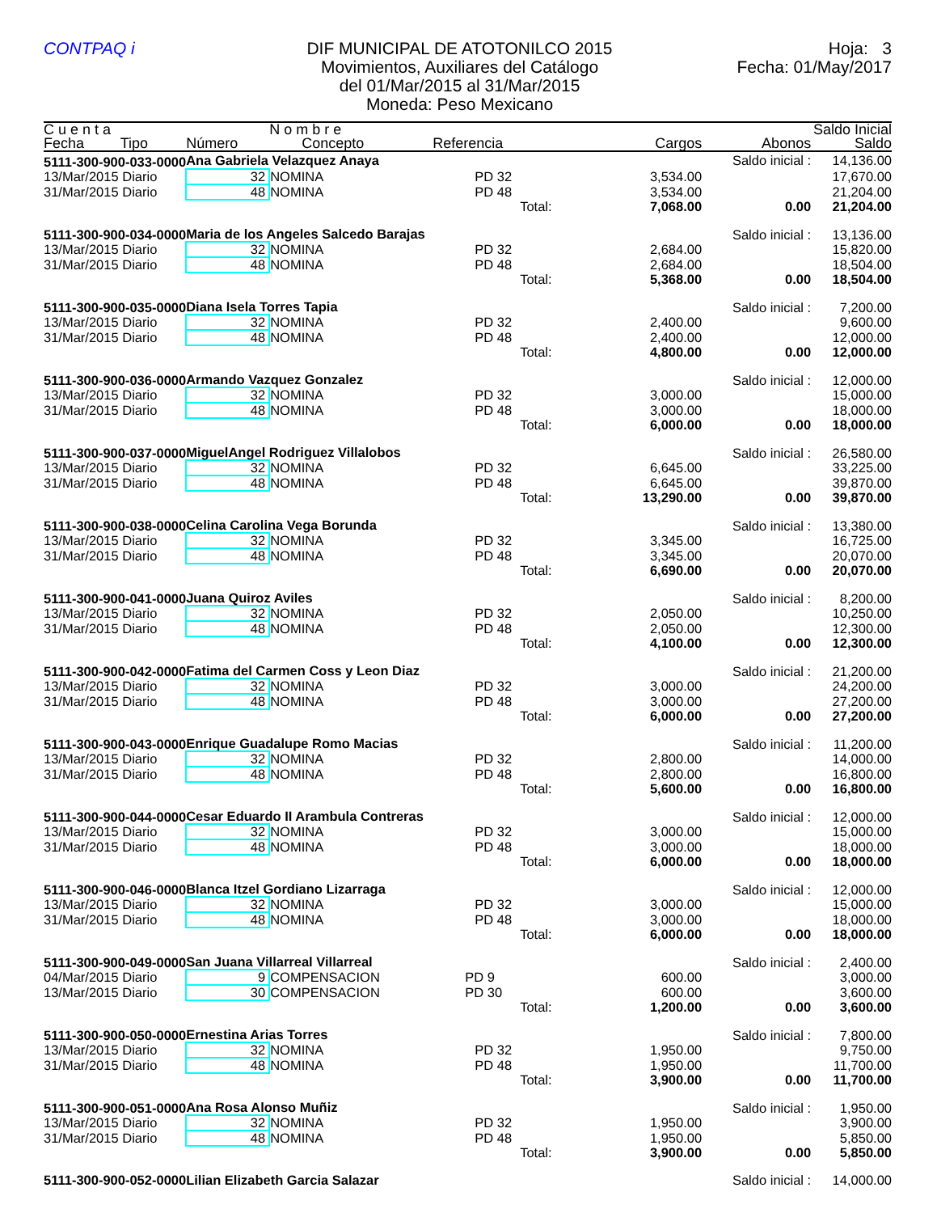CONTPAQ i DIF MUNICIPAL DE ATOTONILCO 2015
Movimientos, Auxiliares del Catálogo
del 01/Mar/2015 al 31/Mar/2015
Moneda: Peso Mexicano
Hoja: 3
Fecha: 01/May/2017
| C u e n t a | | N o m b r e | | | | Saldo Inicial |
| --- | --- | --- | --- | --- | --- | --- |
| Fecha Tipo | Número | Concepto Referencia | | Cargos | Abonos | Saldo |
| 5111-300-900-033-0000 | Ana Gabriela Velazquez Anaya | | | | Saldo inicial : | 14,136.00 |
| 13/Mar/2015 Diario | 32 | NOMINA PD 32 | | 3,534.00 | | 17,670.00 |
| 31/Mar/2015 Diario | 48 | NOMINA PD 48 | | 3,534.00 | | 21,204.00 |
| | | | Total: | 7,068.00 | 0.00 | 21,204.00 |
| 5111-300-900-034-0000 | Maria de los Angeles Salcedo Barajas | | | | Saldo inicial : | 13,136.00 |
| 13/Mar/2015 Diario | 32 | NOMINA PD 32 | | 2,684.00 | | 15,820.00 |
| 31/Mar/2015 Diario | 48 | NOMINA PD 48 | | 2,684.00 | | 18,504.00 |
| | | | Total: | 5,368.00 | 0.00 | 18,504.00 |
| 5111-300-900-035-0000 | Diana Isela Torres Tapia | | | | Saldo inicial : | 7,200.00 |
| 13/Mar/2015 Diario | 32 | NOMINA PD 32 | | 2,400.00 | | 9,600.00 |
| 31/Mar/2015 Diario | 48 | NOMINA PD 48 | | 2,400.00 | | 12,000.00 |
| | | | Total: | 4,800.00 | 0.00 | 12,000.00 |
| 5111-300-900-036-0000 | Armando Vazquez Gonzalez | | | | Saldo inicial : | 12,000.00 |
| 13/Mar/2015 Diario | 32 | NOMINA PD 32 | | 3,000.00 | | 15,000.00 |
| 31/Mar/2015 Diario | 48 | NOMINA PD 48 | | 3,000.00 | | 18,000.00 |
| | | | Total: | 6,000.00 | 0.00 | 18,000.00 |
| 5111-300-900-037-0000 | MiguelAngel Rodriguez Villalobos | | | | Saldo inicial : | 26,580.00 |
| 13/Mar/2015 Diario | 32 | NOMINA PD 32 | | 6,645.00 | | 33,225.00 |
| 31/Mar/2015 Diario | 48 | NOMINA PD 48 | | 6,645.00 | | 39,870.00 |
| | | | Total: | 13,290.00 | 0.00 | 39,870.00 |
| 5111-300-900-038-0000 | Celina Carolina Vega Borunda | | | | Saldo inicial : | 13,380.00 |
| 13/Mar/2015 Diario | 32 | NOMINA PD 32 | | 3,345.00 | | 16,725.00 |
| 31/Mar/2015 Diario | 48 | NOMINA PD 48 | | 3,345.00 | | 20,070.00 |
| | | | Total: | 6,690.00 | 0.00 | 20,070.00 |
| 5111-300-900-041-0000 | Juana Quiroz Aviles | | | | Saldo inicial : | 8,200.00 |
| 13/Mar/2015 Diario | 32 | NOMINA PD 32 | | 2,050.00 | | 10,250.00 |
| 31/Mar/2015 Diario | 48 | NOMINA PD 48 | | 2,050.00 | | 12,300.00 |
| | | | Total: | 4,100.00 | 0.00 | 12,300.00 |
| 5111-300-900-042-0000 | Fatima del Carmen Coss y Leon Diaz | | | | Saldo inicial : | 21,200.00 |
| 13/Mar/2015 Diario | 32 | NOMINA PD 32 | | 3,000.00 | | 24,200.00 |
| 31/Mar/2015 Diario | 48 | NOMINA PD 48 | | 3,000.00 | | 27,200.00 |
| | | | Total: | 6,000.00 | 0.00 | 27,200.00 |
| 5111-300-900-043-0000 | Enrique Guadalupe Romo Macias | | | | Saldo inicial : | 11,200.00 |
| 13/Mar/2015 Diario | 32 | NOMINA PD 32 | | 2,800.00 | | 14,000.00 |
| 31/Mar/2015 Diario | 48 | NOMINA PD 48 | | 2,800.00 | | 16,800.00 |
| | | | Total: | 5,600.00 | 0.00 | 16,800.00 |
| 5111-300-900-044-0000 | Cesar Eduardo II Arambula Contreras | | | | Saldo inicial : | 12,000.00 |
| 13/Mar/2015 Diario | 32 | NOMINA PD 32 | | 3,000.00 | | 15,000.00 |
| 31/Mar/2015 Diario | 48 | NOMINA PD 48 | | 3,000.00 | | 18,000.00 |
| | | | Total: | 6,000.00 | 0.00 | 18,000.00 |
| 5111-300-900-046-0000 | Blanca Itzel Gordiano Lizarraga | | | | Saldo inicial : | 12,000.00 |
| 13/Mar/2015 Diario | 32 | NOMINA PD 32 | | 3,000.00 | | 15,000.00 |
| 31/Mar/2015 Diario | 48 | NOMINA PD 48 | | 3,000.00 | | 18,000.00 |
| | | | Total: | 6,000.00 | 0.00 | 18,000.00 |
| 5111-300-900-049-0000 | San Juana Villarreal Villarreal | | | | Saldo inicial : | 2,400.00 |
| 04/Mar/2015 Diario | 9 | COMPENSACION PD 9 | | 600.00 | | 3,000.00 |
| 13/Mar/2015 Diario | 30 | COMPENSACION PD 30 | | 600.00 | | 3,600.00 |
| | | | Total: | 1,200.00 | 0.00 | 3,600.00 |
| 5111-300-900-050-0000 | Ernestina Arias Torres | | | | Saldo inicial : | 7,800.00 |
| 13/Mar/2015 Diario | 32 | NOMINA PD 32 | | 1,950.00 | | 9,750.00 |
| 31/Mar/2015 Diario | 48 | NOMINA PD 48 | | 1,950.00 | | 11,700.00 |
| | | | Total: | 3,900.00 | 0.00 | 11,700.00 |
| 5111-300-900-051-0000 | Ana Rosa Alonso Muñiz | | | | Saldo inicial : | 1,950.00 |
| 13/Mar/2015 Diario | 32 | NOMINA PD 32 | | 1,950.00 | | 3,900.00 |
| 31/Mar/2015 Diario | 48 | NOMINA PD 48 | | 1,950.00 | | 5,850.00 |
| | | | Total: | 3,900.00 | 0.00 | 5,850.00 |
| 5111-300-900-052-0000 | Lilian Elizabeth Garcia Salazar | | | | Saldo inicial : | 14,000.00 |